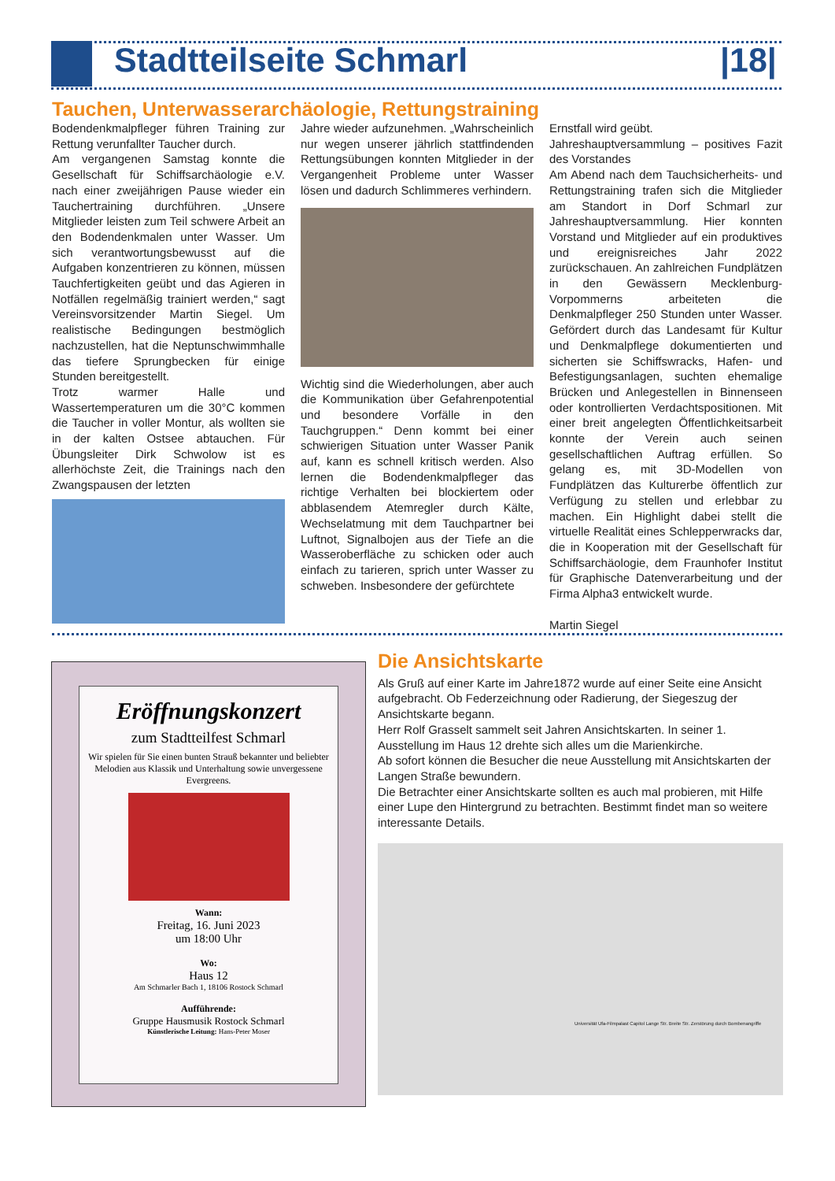Stadtteilseite Schmarl |18|
Tauchen, Unterwasserarchäologie, Rettungstraining
Bodendenkmalpfleger führen Training zur Rettung verunfallter Taucher durch.
Am vergangenen Samstag konnte die Gesellschaft für Schiffsarchäologie e.V. nach einer zweijährigen Pause wieder ein Tauchertraining durchführen. „Unsere Mitglieder leisten zum Teil schwere Arbeit an den Bodendenkmalen unter Wasser. Um sich verantwortungsbewusst auf die Aufgaben konzentrieren zu können, müssen Tauchfertigkeiten geübt und das Agieren in Notfällen regelmäßig trainiert werden,“ sagt Vereinsvorsitzender Martin Siegel. Um realistische Bedingungen bestmöglich nachzustellen, hat die Neptunschwimmhalle das tiefere Sprungbecken für einige Stunden bereitgestellt.
Trotz warmer Halle und Wassertemperaturen um die 30°C kommen die Taucher in voller Montur, als wollten sie in der kalten Ostsee abtauchen. Für Übungsleiter Dirk Schwolow ist es allerhöchste Zeit, die Trainings nach den Zwangspausen der letzten
Jahre wieder aufzunehmen. „Wahrscheinlich nur wegen unserer jährlich stattfindenden Rettungsübungen konnten Mitglieder in der Vergangenheit Probleme unter Wasser lösen und dadurch Schlimmeres verhindern.
Wichtig sind die Wiederholungen, aber auch die Kommunikation über Gefahrenpotential und besondere Vorfälle in den Tauchgruppen.“ Denn kommt bei einer schwierigen Situation unter Wasser Panik auf, kann es schnell kritisch werden. Also lernen die Bodendenkmalpfleger das richtige Verhalten bei blockiertem oder abblasendem Atemregler durch Kälte, Wechselatmung mit dem Tauchpartner bei Luftnot, Signalbojen aus der Tiefe an die Wasseroberfläche zu schicken oder auch einfach zu tarieren, sprich unter Wasser zu schweben. Insbesondere der gefürchtete
Ernstfall wird geübt.
Jahreshauptversammlung – positives Fazit des Vorstandes
Am Abend nach dem Tauchsicherheits- und Rettungstraining trafen sich die Mitglieder am Standort in Dorf Schmarl zur Jahreshauptversammlung. Hier konnten Vorstand und Mitglieder auf ein produktives und ereignisreiches Jahr 2022 zurückschauen. An zahlreichen Fundplätzen in den Gewässern Mecklenburg-Vorpommerns arbeiteten die Denkmalpfleger 250 Stunden unter Wasser. Gefördert durch das Landesamt für Kultur und Denkmalpflege dokumentierten und sicherten sie Schiffswracks, Hafen- und Befestigungsanlagen, suchten ehemalige Brücken und Anlegestellen in Binnenseen oder kontrollierten Verdachtspositionen. Mit einer breit angelegten Öffentlichkeitsarbeit konnte der Verein auch seinen gesellschaftlichen Auftrag erfüllen. So gelang es, mit 3D-Modellen von Fundplätzen das Kulturerbe öffentlich zur Verfügung zu stellen und erlebbar zu machen. Ein Highlight dabei stellt die virtuelle Realität eines Schlepperwracks dar, die in Kooperation mit der Gesellschaft für Schiffsarchäologie, dem Fraunhofer Institut für Graphische Datenverarbeitung und der Firma Alpha3 entwickelt wurde.
Martin Siegel
Eröffnungskonzert
zum Stadtteilfest Schmarl
Wir spielen für Sie einen bunten Strauß bekannter und beliebter Melodien aus Klassik und Unterhaltung sowie unvergessene Evergreens.
Wann:
Freitag, 16. Juni 2023
um 18:00 Uhr
Wo:
Haus 12
Am Schmarler Bach 1, 18106 Rostock Schmarl
Aufführende:
Gruppe Hausmusik Rostock Schmarl
Künstlerische Leitung: Hans-Peter Moser
Die Ansichtskarte
Als Gruß auf einer Karte im Jahre1872 wurde auf einer Seite eine Ansicht aufgebracht. Ob Federzeichnung oder Radierung, der Siegeszug der Ansichtskarte begann.
Herr Rolf Grasselt sammelt seit Jahren Ansichtskarten. In seiner 1. Ausstellung im Haus 12 drehte sich alles um die Marienkirche.
Ab sofort können die Besucher die neue Ausstellung mit Ansichtskarten der Langen Straße bewundern.
Die Betrachter einer Ansichtskarte sollten es auch mal probieren, mit Hilfe einer Lupe den Hintergrund zu betrachten. Bestimmt findet man so weitere interessante Details.
Universität Ufa-Filmpalast Capitol Lange Str. Breite Str. Zerstörung durch Bombenangriffe